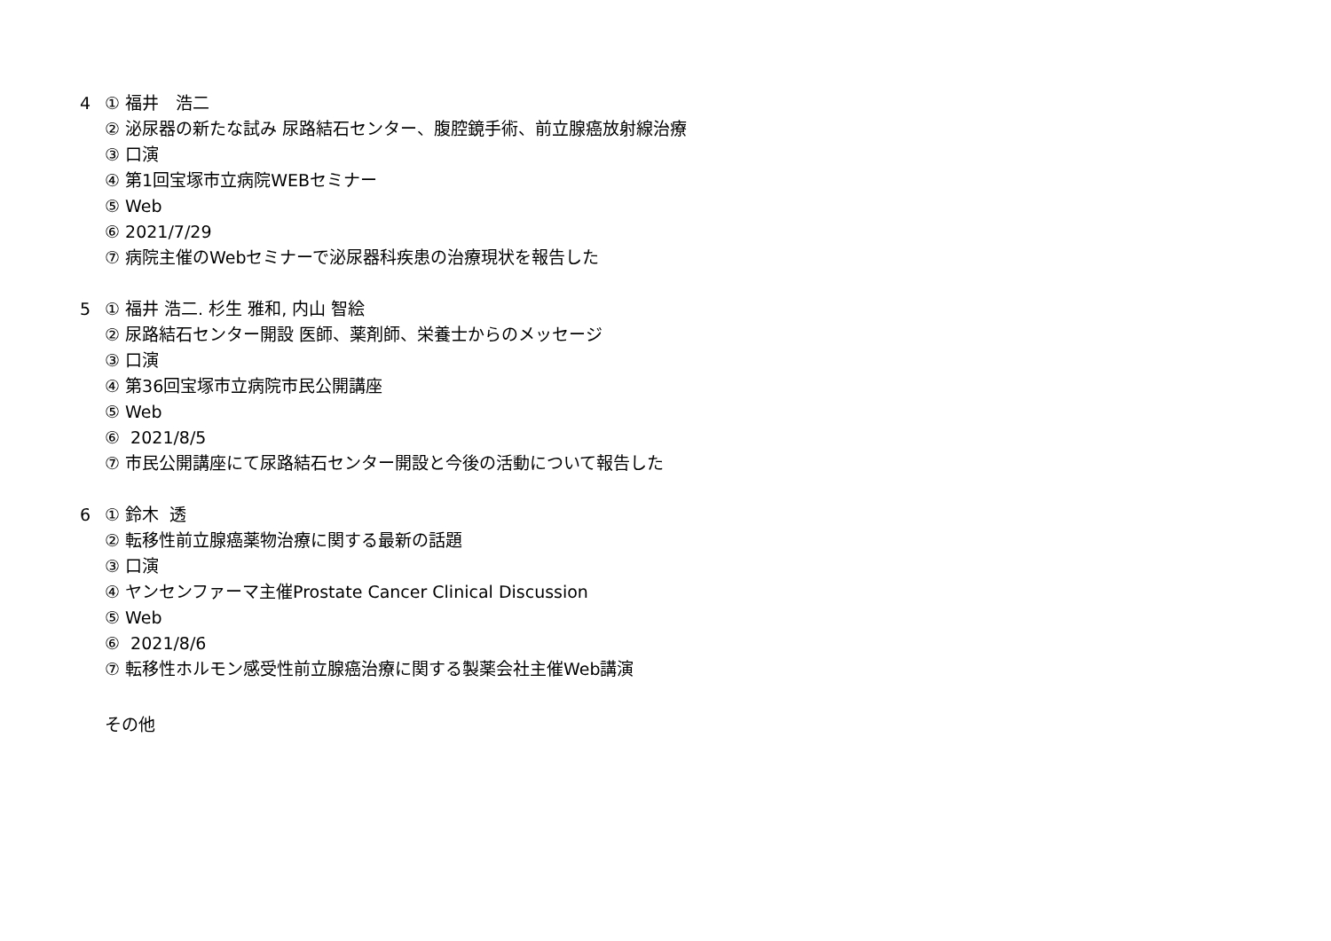4 ① 福井　浩二
② 泌尿器の新たな試み 尿路結石センター、腹腔鏡手術、前立腺癌放射線治療
③ 口演
④ 第1回宝塚市立病院WEBセミナー
⑤ Web
⑥ 2021/7/29
⑦ 病院主催のWebセミナーで泌尿器科疾患の治療現状を報告した
5 ① 福井 浩二. 杉生 雅和, 内山 智絵
② 尿路結石センター開設 医師、薬剤師、栄養士からのメッセージ
③ 口演
④ 第36回宝塚市立病院市民公開講座
⑤ Web
⑥ 2021/8/5
⑦ 市民公開講座にて尿路結石センター開設と今後の活動について報告した
6 ① 鈴木 透
② 転移性前立腺癌薬物治療に関する最新の話題
③ 口演
④ ヤンセンファーマ主催Prostate Cancer Clinical Discussion
⑤ Web
⑥ 2021/8/6
⑦ 転移性ホルモン感受性前立腺癌治療に関する製薬会社主催Web講演
その他